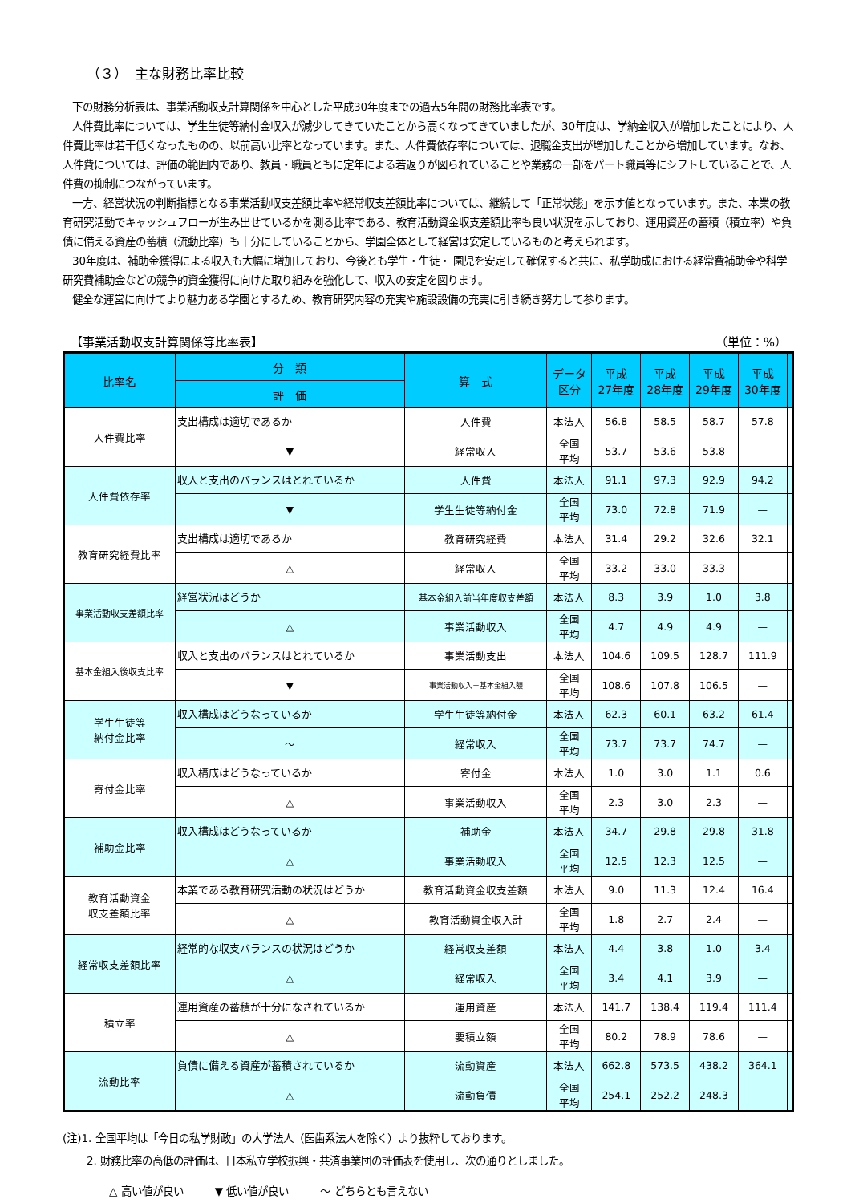（３）　主な財務比率比較
下の財務分析表は、事業活動収支計算関係を中心とした平成30年度までの過去5年間の財務比率表です。
人件費比率については、学生生徒等納付金収入が減少してきていたことから高くなってきていましたが、30年度は、学納金収入が増加したことにより、人件費比率は若干低くなったものの、以前高い比率となっています。また、人件費依存率については、退職金支出が増加したことから増加しています。なお、人件費については、評価の範囲内であり、教員・職員ともに定年による若返りが図られていることや業務の一部をパート職員等にシフトしていることで、人件費の抑制につながっています。
一方、経営状況の判断指標となる事業活動収支差額比率や経常収支差額比率については、継続して「正常状態」を示す値となっています。また、本業の教育研究活動でキャッシュフローが生み出せているかを測る比率である、教育活動資金収支差額比率も良い状況を示しており、運用資産の蓄積（積立率）や負債に備える資産の蓄積（流動比率）も十分にしていることから、学園全体として経営は安定しているものと考えられます。
30年度は、補助金獲得による収入も大幅に増加しており、今後とも学生・生徒・ 園児を安定して確保すると共に、私学助成における経常費補助金や科学研究費補助金などの競争的資金獲得に向けた取り組みを強化して、収入の安定を図ります。
健全な運営に向けてより魅力ある学園とするため、教育研究内容の充実や施設設備の充実に引き続き努力して参ります。
【事業活動収支計算関係等比率表】 （単位：%）
| 比率名 | 分 類 | 算 式 | データ 区分 | 平成 27年度 | 平成 28年度 | 平成 29年度 | 平成 30年度 | |
| --- | --- | --- | --- | --- | --- | --- | --- | --- |
| | 評 価 | | | | | | | |
| 人件費比率 | 支出構成は適切であるか | 人件費 | 本法人 | 56.8 | 58.5 | 58.7 | 57.8 | |
| | ▼ | 経常収入 | 全国 平均 | 53.7 | 53.6 | 53.8 | — | |
| 人件費依存率 | 収入と支出のバランスはとれているか | 人件費 | 本法人 | 91.1 | 97.3 | 92.9 | 94.2 | |
| | ▼ | 学生生徒等納付金 | 全国 平均 | 73.0 | 72.8 | 71.9 | — | |
| 教育研究経費比率 | 支出構成は適切であるか | 教育研究経費 | 本法人 | 31.4 | 29.2 | 32.6 | 32.1 | |
| | △ | 経常収入 | 全国 平均 | 33.2 | 33.0 | 33.3 | — | |
| 事業活動収支差額比率 | 経営状況はどうか | 基本金組入前当年度収支差額 | 本法人 | 8.3 | 3.9 | 1.0 | 3.8 | |
| | △ | 事業活動収入 | 全国 平均 | 4.7 | 4.9 | 4.9 | — | |
| 基本金組入後収支比率 | 収入と支出のバランスはとれているか | 事業活動支出 | 本法人 | 104.6 | 109.5 | 128.7 | 111.9 | |
| | ▼ | 事業活動収入－基本金組入額 | 全国 平均 | 108.6 | 107.8 | 106.5 | — | |
| 学生生徒等 納付金比率 | 収入構成はどうなっているか | 学生生徒等納付金 | 本法人 | 62.3 | 60.1 | 63.2 | 61.4 | |
| | ～ | 経常収入 | 全国 平均 | 73.7 | 73.7 | 74.7 | — | |
| 寄付金比率 | 収入構成はどうなっているか | 寄付金 | 本法人 | 1.0 | 3.0 | 1.1 | 0.6 | |
| | △ | 事業活動収入 | 全国 平均 | 2.3 | 3.0 | 2.3 | — | |
| 補助金比率 | 収入構成はどうなっているか | 補助金 | 本法人 | 34.7 | 29.8 | 29.8 | 31.8 | |
| | △ | 事業活動収入 | 全国 平均 | 12.5 | 12.3 | 12.5 | — | |
| 教育活動資金 収支差額比率 | 本業である教育研究活動の状況はどうか | 教育活動資金収支差額 | 本法人 | 9.0 | 11.3 | 12.4 | 16.4 | |
| | △ | 教育活動資金収入計 | 全国 平均 | 1.8 | 2.7 | 2.4 | — | |
| 経常収支差額比率 | 経常的な収支バランスの状況はどうか | 経常収支差額 | 本法人 | 4.4 | 3.8 | 1.0 | 3.4 | |
| | △ | 経常収入 | 全国 平均 | 3.4 | 4.1 | 3.9 | — | |
| 積立率 | 運用資産の蓄積が十分になされているか | 運用資産 | 本法人 | 141.7 | 138.4 | 119.4 | 111.4 | |
| | △ | 要積立額 | 全国 平均 | 80.2 | 78.9 | 78.6 | — | |
| 流動比率 | 負債に備える資産が蓄積されているか | 流動資産 | 本法人 | 662.8 | 573.5 | 438.2 | 364.1 | |
| | △ | 流動負債 | 全国 平均 | 254.1 | 252.2 | 248.3 | — | |
(注)1. 全国平均は「今日の私学財政」の大学法人（医歯系法人を除く）より抜粋しております。
2. 財務比率の高低の評価は、日本私立学校振興・共済事業団の評価表を使用し、次の通りとしました。
△ 高い値が良い　　　▼ 低い値が良い　　　～ どちらとも言えない